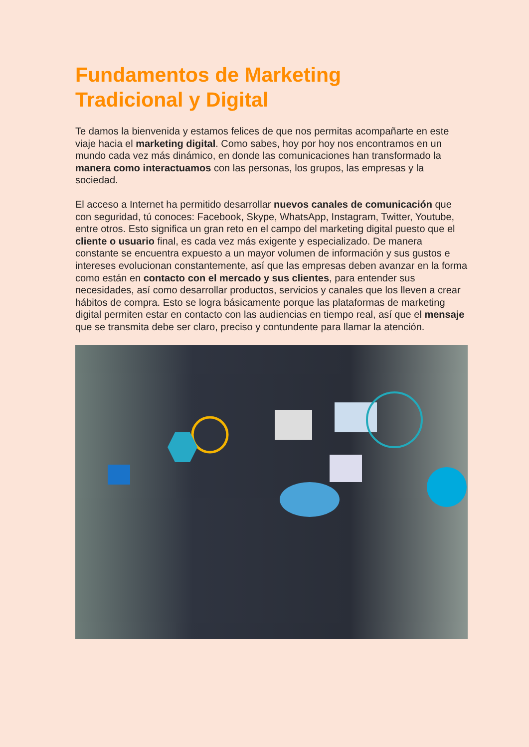Fundamentos de Marketing
Tradicional y Digital
Te damos la bienvenida y estamos felices de que nos permitas acompañarte en este viaje hacia el marketing digital. Como sabes, hoy por hoy nos encontramos en un mundo cada vez más dinámico, en donde las comunicaciones han transformado la manera como interactuamos con las personas, los grupos, las empresas y la sociedad.
El acceso a Internet ha permitido desarrollar nuevos canales de comunicación que con seguridad, tú conoces: Facebook, Skype, WhatsApp, Instagram, Twitter, Youtube, entre otros. Esto significa un gran reto en el campo del marketing digital puesto que el cliente o usuario final, es cada vez más exigente y especializado. De manera constante se encuentra expuesto a un mayor volumen de información y sus gustos e intereses evolucionan constantemente, así que las empresas deben avanzar en la forma como están en contacto con el mercado y sus clientes, para entender sus necesidades, así como desarrollar productos, servicios y canales que los lleven a crear hábitos de compra. Esto se logra básicamente porque las plataformas de marketing digital permiten estar en contacto con las audiencias en tiempo real, así que el mensaje que se transmita debe ser claro, preciso y contundente para llamar la atención.